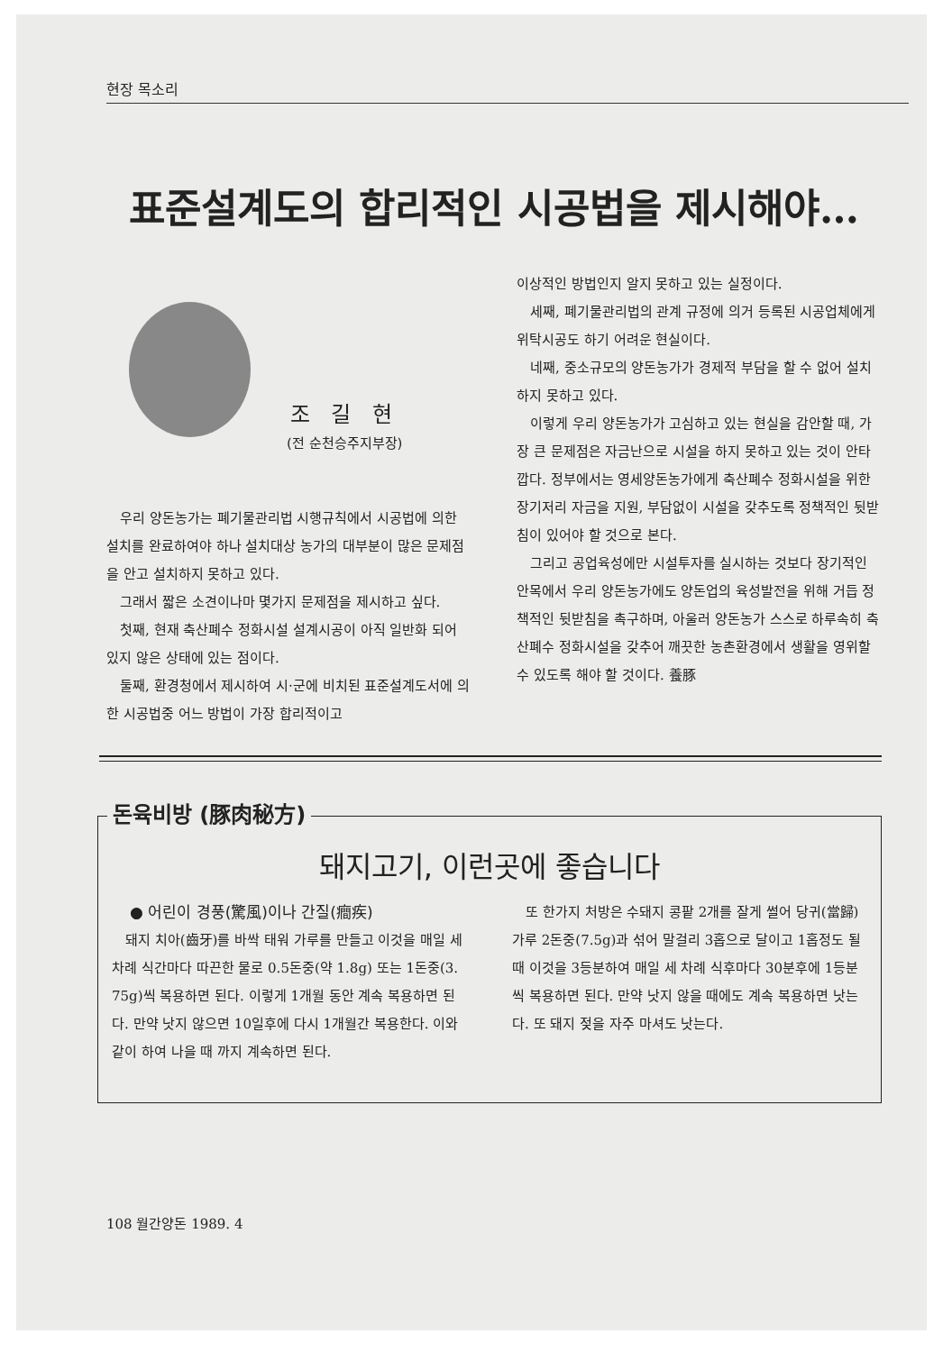현장 목소리
표준설계도의 합리적인 시공법을 제시해야…
조 길 현
(전 순천승주지부장)
우리 양돈농가는 폐기물관리법 시행규칙에서 시공법에 의한 설치를 완료하여야 하나 설치대상 농가의 대부분이 많은 문제점을 안고 설치하지 못하고 있다.
그래서 짧은 소견이나마 몇가지 문제점을 제시하고 싶다.
첫째, 현재 축산폐수 정화시설 설계시공이 아직 일반화 되어 있지 않은 상태에 있는 점이다.
둘째, 환경청에서 제시하여 시·군에 비치된 표준설계도서에 의한 시공법중 어느 방법이 가장 합리적이고
이상적인 방법인지 알지 못하고 있는 실정이다.
세째, 폐기물관리법의 관계 규정에 의거 등록된 시공업체에게 위탁시공도 하기 어려운 현실이다.
네째, 중소규모의 양돈농가가 경제적 부담을 할 수 없어 설치하지 못하고 있다.
이렇게 우리 양돈농가가 고심하고 있는 현실을 감안할 때, 가장 큰 문제점은 자금난으로 시설을 하지 못하고 있는 것이 안타깝다. 정부에서는 영세양돈농가에게 축산폐수 정화시설을 위한 장기저리 자금을 지원, 부담없이 시설을 갖추도록 정책적인 뒷받침이 있어야 할 것으로 본다.
그리고 공업육성에만 시설투자를 실시하는 것보다 장기적인 안목에서 우리 양돈농가에도 양돈업의 육성발전을 위해 거듭 정책적인 뒷받침을 촉구하며, 아울러 양돈농가 스스로 하루속히 축산폐수 정화시설을 갖추어 깨끗한 농촌환경에서 생활을 영위할 수 있도록 해야 할 것이다. 養豚
돈육비방 (豚肉秘方)
돼지고기, 이런곳에 좋습니다
● 어린이 경풍(驚風)이나 간질(癎疾)
돼지 치아(齒牙)를 바싹 태워 가루를 만들고 이것을 매일 세 차례 식간마다 따끈한 물로 0.5돈중(약 1.8g) 또는 1돈중(3. 75g)씩 복용하면 된다. 이렇게 1개월 동안 계속 복용하면 된다. 만약 낫지 않으면 10일후에 다시 1개월간 복용한다. 이와같이 하여 나을 때 까지 계속하면 된다.
또 한가지 처방은 수돼지 콩팥 2개를 잘게 썰어 당귀(當歸)가루 2돈중(7.5g)과 섞어 말걸리 3홉으로 달이고 1홉정도 될 때 이것을 3등분하여 매일 세 차례 식후마다 30분후에 1등분씩 복용하면 된다. 만약 낫지 않을 때에도 계속 복용하면 낫는다. 또 돼지 젖을 자주 마셔도 낫는다.
108 월간양돈 1989. 4